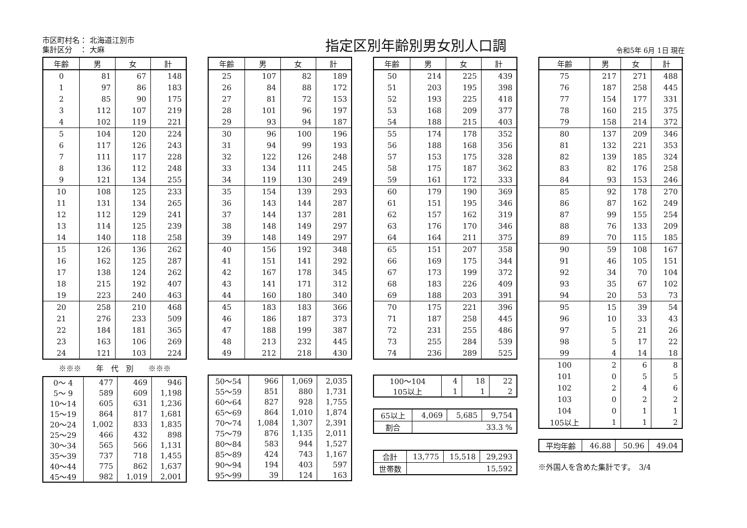市区町村名： 北海道江別市
集計区分　： 大麻
指定区別年齢別男女別人口調
令和5年 6月 1日 現在
| 年齢 | 男 | 女 | 計 |
| --- | --- | --- | --- |
| 0 | 81 | 67 | 148 |
| 1 | 97 | 86 | 183 |
| 2 | 85 | 90 | 175 |
| 3 | 112 | 107 | 219 |
| 4 | 102 | 119 | 221 |
| 5 | 104 | 120 | 224 |
| 6 | 117 | 126 | 243 |
| 7 | 111 | 117 | 228 |
| 8 | 136 | 112 | 248 |
| 9 | 121 | 134 | 255 |
| 10 | 108 | 125 | 233 |
| 11 | 131 | 134 | 265 |
| 12 | 112 | 129 | 241 |
| 13 | 114 | 125 | 239 |
| 14 | 140 | 118 | 258 |
| 15 | 126 | 136 | 262 |
| 16 | 162 | 125 | 287 |
| 17 | 138 | 124 | 262 |
| 18 | 215 | 192 | 407 |
| 19 | 223 | 240 | 463 |
| 20 | 258 | 210 | 468 |
| 21 | 276 | 233 | 509 |
| 22 | 184 | 181 | 365 |
| 23 | 163 | 106 | 269 |
| 24 | 121 | 103 | 224 |
※※※　　年　代　別　　※※※
| 0～ 4 | 477 | 469 | 946 |
| 5～ 9 | 589 | 609 | 1,198 |
| 10～14 | 605 | 631 | 1,236 |
| 15～19 | 864 | 817 | 1,681 |
| 20～24 | 1,002 | 833 | 1,835 |
| 25～29 | 466 | 432 | 898 |
| 30～34 | 565 | 566 | 1,131 |
| 35～39 | 737 | 718 | 1,455 |
| 40～44 | 775 | 862 | 1,637 |
| 45～49 | 982 | 1,019 | 2,001 |
| 年齢 | 男 | 女 | 計 |
| --- | --- | --- | --- |
| 25 | 107 | 82 | 189 |
| 26 | 84 | 88 | 172 |
| 27 | 81 | 72 | 153 |
| 28 | 101 | 96 | 197 |
| 29 | 93 | 94 | 187 |
| 30 | 96 | 100 | 196 |
| 31 | 94 | 99 | 193 |
| 32 | 122 | 126 | 248 |
| 33 | 134 | 111 | 245 |
| 34 | 119 | 130 | 249 |
| 35 | 154 | 139 | 293 |
| 36 | 143 | 144 | 287 |
| 37 | 144 | 137 | 281 |
| 38 | 148 | 149 | 297 |
| 39 | 148 | 149 | 297 |
| 40 | 156 | 192 | 348 |
| 41 | 151 | 141 | 292 |
| 42 | 167 | 178 | 345 |
| 43 | 141 | 171 | 312 |
| 44 | 160 | 180 | 340 |
| 45 | 183 | 183 | 366 |
| 46 | 186 | 187 | 373 |
| 47 | 188 | 199 | 387 |
| 48 | 213 | 232 | 445 |
| 49 | 212 | 218 | 430 |
| 50～54 | 966 | 1,069 | 2,035 |
| 55～59 | 851 | 880 | 1,731 |
| 60～64 | 827 | 928 | 1,755 |
| 65～69 | 864 | 1,010 | 1,874 |
| 70～74 | 1,084 | 1,307 | 2,391 |
| 75～79 | 876 | 1,135 | 2,011 |
| 80～84 | 583 | 944 | 1,527 |
| 85～89 | 424 | 743 | 1,167 |
| 90～94 | 194 | 403 | 597 |
| 95～99 | 39 | 124 | 163 |
| 年齢 | 男 | 女 | 計 |
| --- | --- | --- | --- |
| 50 | 214 | 225 | 439 |
| 51 | 203 | 195 | 398 |
| 52 | 193 | 225 | 418 |
| 53 | 168 | 209 | 377 |
| 54 | 188 | 215 | 403 |
| 55 | 174 | 178 | 352 |
| 56 | 188 | 168 | 356 |
| 57 | 153 | 175 | 328 |
| 58 | 175 | 187 | 362 |
| 59 | 161 | 172 | 333 |
| 60 | 179 | 190 | 369 |
| 61 | 151 | 195 | 346 |
| 62 | 157 | 162 | 319 |
| 63 | 176 | 170 | 346 |
| 64 | 164 | 211 | 375 |
| 65 | 151 | 207 | 358 |
| 66 | 169 | 175 | 344 |
| 67 | 173 | 199 | 372 |
| 68 | 183 | 226 | 409 |
| 69 | 188 | 203 | 391 |
| 70 | 175 | 221 | 396 |
| 71 | 187 | 258 | 445 |
| 72 | 231 | 255 | 486 |
| 73 | 255 | 284 | 539 |
| 74 | 236 | 289 | 525 |
| 100～104 | 4 | 18 | 22 |
| 105以上 | 1 | 1 | 2 |
| 65以上 | 4,069 | 5,685 | 9,754 |
| 割合 | 33.3 % | | |
| 合計 | 13,775 | 15,518 | 29,293 |
| 世帯数 | 15,592 | | |
| 年齢 | 男 | 女 | 計 |
| --- | --- | --- | --- |
| 75 | 217 | 271 | 488 |
| 76 | 187 | 258 | 445 |
| 77 | 154 | 177 | 331 |
| 78 | 160 | 215 | 375 |
| 79 | 158 | 214 | 372 |
| 80 | 137 | 209 | 346 |
| 81 | 132 | 221 | 353 |
| 82 | 139 | 185 | 324 |
| 83 | 82 | 176 | 258 |
| 84 | 93 | 153 | 246 |
| 85 | 92 | 178 | 270 |
| 86 | 87 | 162 | 249 |
| 87 | 99 | 155 | 254 |
| 88 | 76 | 133 | 209 |
| 89 | 70 | 115 | 185 |
| 90 | 59 | 108 | 167 |
| 91 | 46 | 105 | 151 |
| 92 | 34 | 70 | 104 |
| 93 | 35 | 67 | 102 |
| 94 | 20 | 53 | 73 |
| 95 | 15 | 39 | 54 |
| 96 | 10 | 33 | 43 |
| 97 | 5 | 21 | 26 |
| 98 | 5 | 17 | 22 |
| 99 | 4 | 14 | 18 |
| 100 | 2 | 6 | 8 |
| 101 | 0 | 5 | 5 |
| 102 | 2 | 4 | 6 |
| 103 | 0 | 2 | 2 |
| 104 | 0 | 1 | 1 |
| 105以上 | 1 | 1 | 2 |
| 平均年齢 | 46.88 | 50.96 | 49.04 |
※外国人を含めた集計です。　3/4